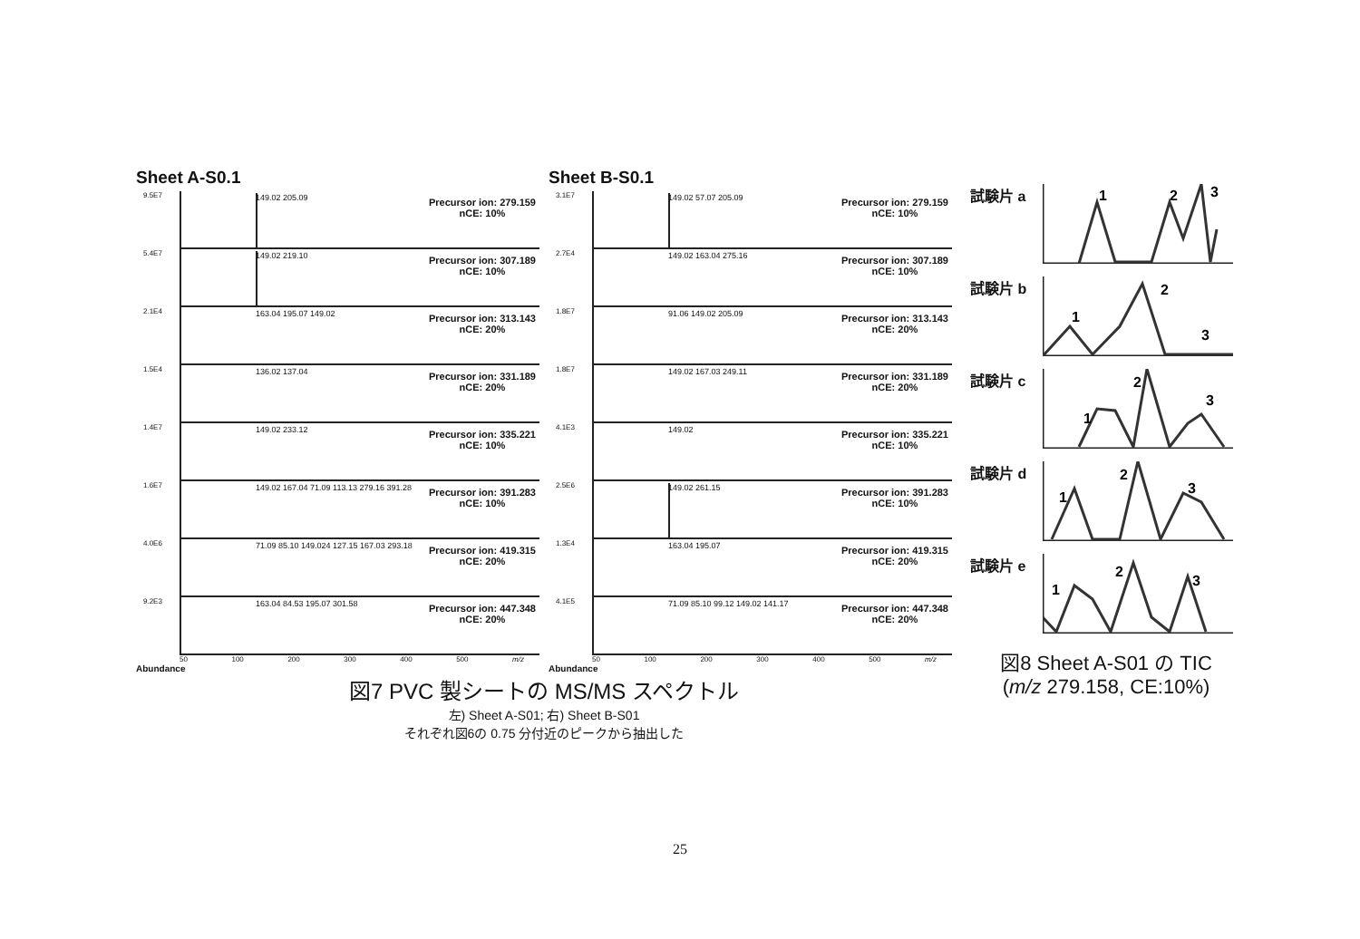Sheet A-S0.1
9.5E7 149.02 205.09
Precursor ion: 279.159
nCE: 10%
5.4E7 149.02 219.10
Precursor ion: 307.189
nCE: 10%
2.1E4 163.04 195.07 149.02
Precursor ion: 313.143
nCE: 20%
1.5E4 136.02 137.04
Precursor ion: 331.189
nCE: 20%
1.4E7 149.02 233.12
Precursor ion: 335.221
nCE: 10%
1.6E7 149.02 167.04 71.09 113.13 279.16 391.28
Precursor ion: 391.283
nCE: 10%
4.0E6 71.09 85.10 149.024 127.15 167.03 293.18
Precursor ion: 419.315
nCE: 20%
9.2E3 163.04 84.53 195.07 301.58
Precursor ion: 447.348
nCE: 20%
50 100 200 300 400 500 m/z
Abundance
Sheet B-S0.1
3.1E7 149.02 57.07 205.09
Precursor ion: 279.159
nCE: 10%
2.7E4 149.02 163.04 275.16
Precursor ion: 307.189
nCE: 10%
1.8E7 91.06 149.02 205.09
Precursor ion: 313.143
nCE: 20%
1.8E7 149.02 167.03 249.11
Precursor ion: 331.189
nCE: 20%
4.1E3 149.02
Precursor ion: 335.221
nCE: 10%
2.5E6 149.02 261.15
Precursor ion: 391.283
nCE: 10%
1.3E4 163.04 195.07
Precursor ion: 419.315
nCE: 20%
4.1E5 71.09 85.10 99.12 149.02 141.17
Precursor ion: 447.348
nCE: 20%
50 100 200 300 400 500 m/z
Abundance
図7 PVC 製シートの MS/MS スペクトル
左) Sheet A-S01; 右) Sheet B-S01
それぞれ図6の 0.75 分付近のピークから抽出した
試験片 a
1
2
3
試験片 b
1
2
3
試験片 c
1
2
3
試験片 d
1
2
3
試験片 e
1
2
3
図8 Sheet A-S01 の TIC
(m/z 279.158, CE:10%)
25